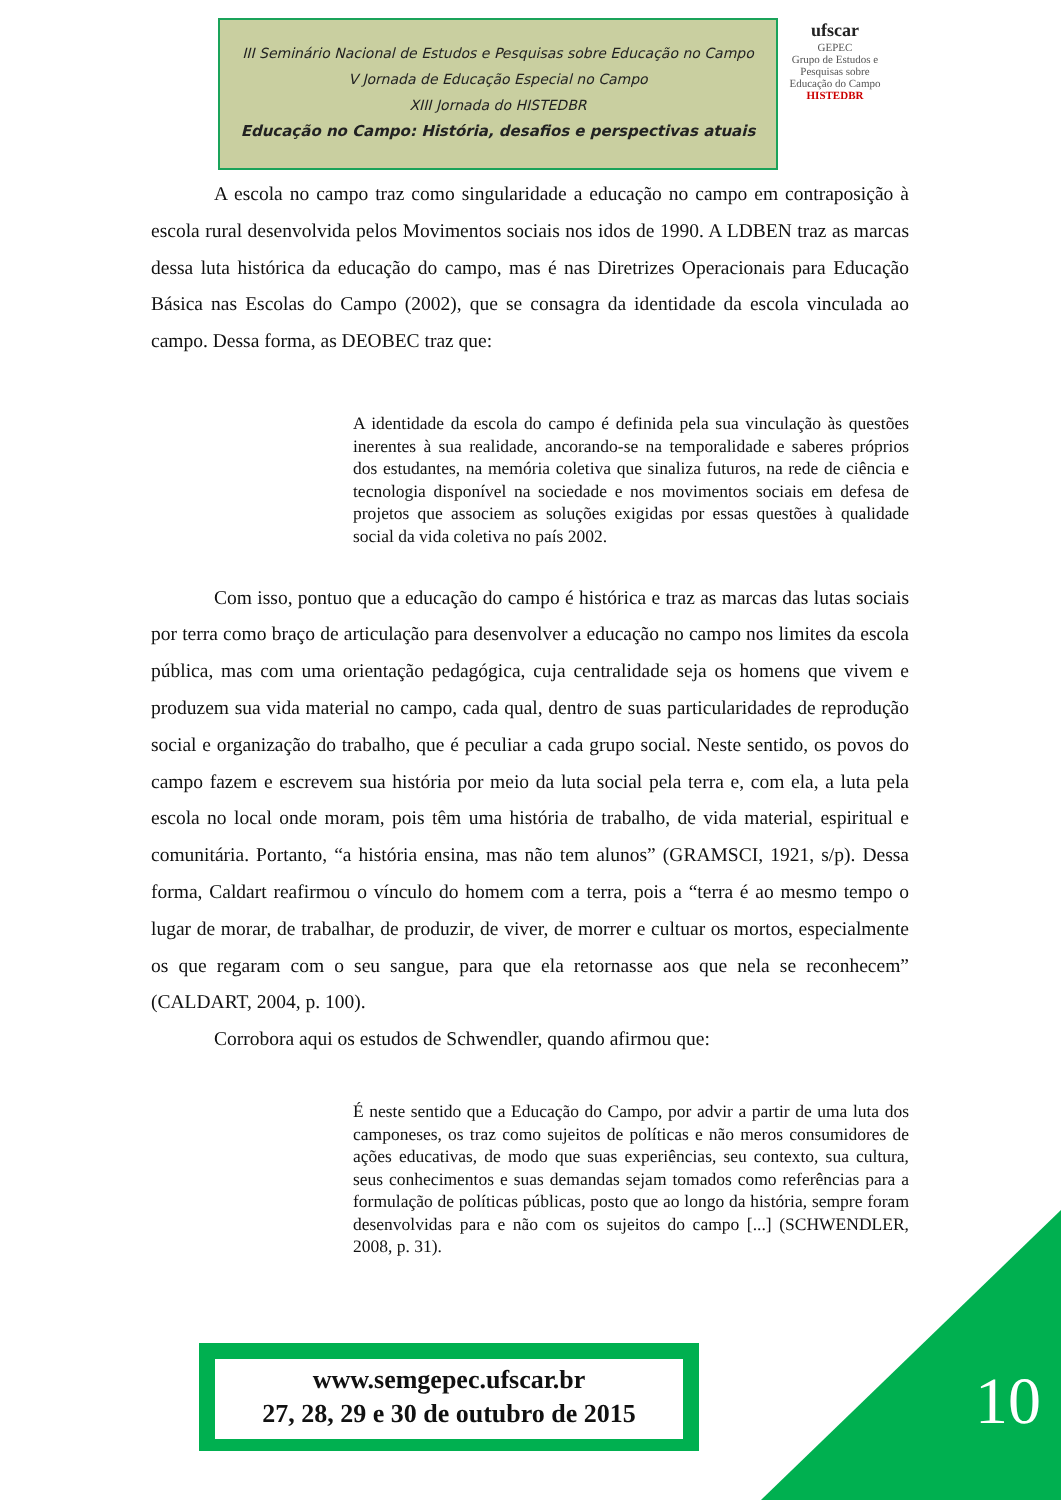III Seminário Nacional de Estudos e Pesquisas sobre Educação no Campo
V Jornada de Educação Especial no Campo
XIII Jornada do HISTEDBR
Educação no Campo: História, desafios e perspectivas atuais
ufscar
GEPEC
Grupo de Estudos e Pesquisas sobre Educação do Campo
HISTEDBR
A escola no campo traz como singularidade a educação no campo em contraposição à escola rural desenvolvida pelos Movimentos sociais nos idos de 1990. A LDBEN traz as marcas dessa luta histórica da educação do campo, mas é nas Diretrizes Operacionais para Educação Básica nas Escolas do Campo (2002), que se consagra da identidade da escola vinculada ao campo. Dessa forma, as DEOBEC traz que:
A identidade da escola do campo é definida pela sua vinculação às questões inerentes à sua realidade, ancorando-se na temporalidade e saberes próprios dos estudantes, na memória coletiva que sinaliza futuros, na rede de ciência e tecnologia disponível na sociedade e nos movimentos sociais em defesa de projetos que associem as soluções exigidas por essas questões à qualidade social da vida coletiva no país 2002.
Com isso, pontuo que a educação do campo é histórica e traz as marcas das lutas sociais por terra como braço de articulação para desenvolver a educação no campo nos limites da escola pública, mas com uma orientação pedagógica, cuja centralidade seja os homens que vivem e produzem sua vida material no campo, cada qual, dentro de suas particularidades de reprodução social e organização do trabalho, que é peculiar a cada grupo social. Neste sentido, os povos do campo fazem e escrevem sua história por meio da luta social pela terra e, com ela, a luta pela escola no local onde moram, pois têm uma história de trabalho, de vida material, espiritual e comunitária. Portanto, “a história ensina, mas não tem alunos” (GRAMSCI, 1921, s/p). Dessa forma, Caldart reafirmou o vínculo do homem com a terra, pois a “terra é ao mesmo tempo o lugar de morar, de trabalhar, de produzir, de viver, de morrer e cultuar os mortos, especialmente os que regaram com o seu sangue, para que ela retornasse aos que nela se reconhecem” (CALDART, 2004, p. 100).
Corrobora aqui os estudos de Schwendler, quando afirmou que:
É neste sentido que a Educação do Campo, por advir a partir de uma luta dos camponeses, os traz como sujeitos de políticas e não meros consumidores de ações educativas, de modo que suas experiências, seu contexto, sua cultura, seus conhecimentos e suas demandas sejam tomados como referências para a formulação de políticas públicas, posto que ao longo da história, sempre foram desenvolvidas para e não com os sujeitos do campo [...] (SCHWENDLER, 2008, p. 31).
www.semgepec.ufscar.br
27, 28, 29 e 30 de outubro de 2015
10